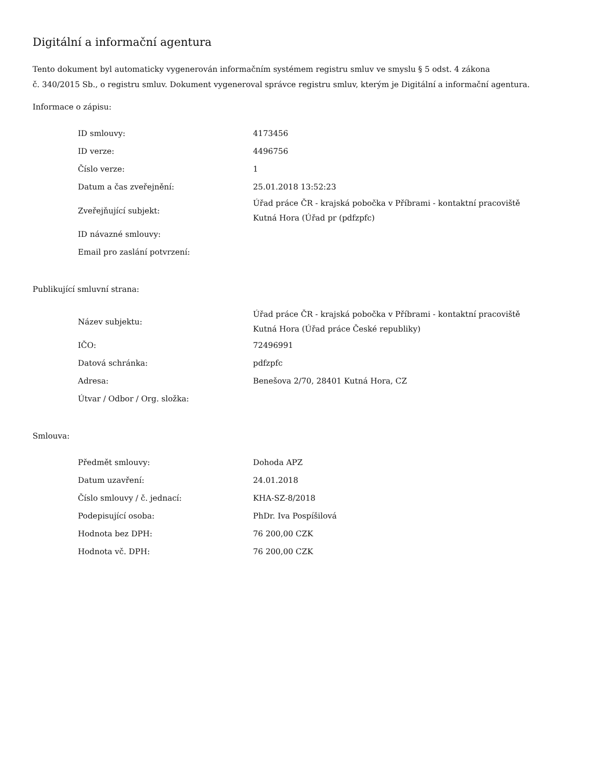Digitální a informační agentura
Tento dokument byl automaticky vygenerován informačním systémem registru smluv ve smyslu § 5 odst. 4 zákona
č. 340/2015 Sb., o registru smluv. Dokument vygeneroval správce registru smluv, kterým je Digitální a informační agentura.
Informace o zápisu:
| ID smlouvy: | 4173456 |
| ID verze: | 4496756 |
| Číslo verze: | 1 |
| Datum a čas zveřejnění: | 25.01.2018 13:52:23 |
| Zveřejňující subjekt: | Úřad práce ČR - krajská pobočka v Příbrami - kontaktní pracoviště Kutná Hora (Úřad pr (pdfzpfc) |
| ID návazné smlouvy: | |
| Email pro zaslání potvrzení: | |
Publikující smluvní strana:
| Název subjektu: | Úřad práce ČR - krajská pobočka v Příbrami - kontaktní pracoviště Kutná Hora (Úřad práce České republiky) |
| IČO: | 72496991 |
| Datová schránka: | pdfzpfc |
| Adresa: | Benešova 2/70, 28401 Kutná Hora, CZ |
| Útvar / Odbor / Org. složka: | |
Smlouva:
| Předmět smlouvy: | Dohoda APZ |
| Datum uzavření: | 24.01.2018 |
| Číslo smlouvy / č. jednací: | KHA-SZ-8/2018 |
| Podepisující osoba: | PhDr. Iva Pospíšilová |
| Hodnota bez DPH: | 76 200,00 CZK |
| Hodnota vč. DPH: | 76 200,00 CZK |